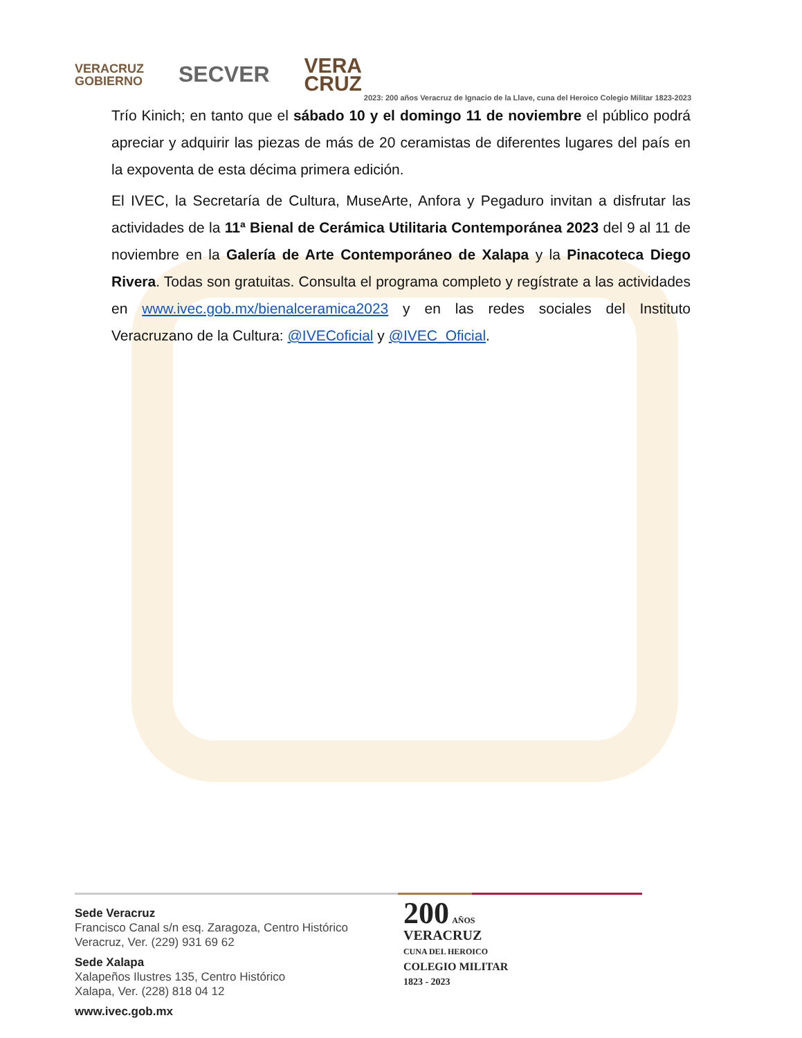VERACRUZ
GOBIERNO
SECVER
VERA
CRUZ
2023: 200 años Veracruz de Ignacio de la Llave, cuna del Heroico Colegio Militar 1823-2023
Trío Kinich; en tanto que el sábado 10 y el domingo 11 de noviembre el público podrá apreciar y adquirir las piezas de más de 20 ceramistas de diferentes lugares del país en la expoventa de esta décima primera edición.
El IVEC, la Secretaría de Cultura, MuseArte, Anfora y Pegaduro invitan a disfrutar las actividades de la 11ª Bienal de Cerámica Utilitaria Contemporánea 2023 del 9 al 11 de noviembre en la Galería de Arte Contemporáneo de Xalapa y la Pinacoteca Diego Rivera. Todas son gratuitas. Consulta el programa completo y regístrate a las actividades en www.ivec.gob.mx/bienalceramica2023 y en las redes sociales del Instituto Veracruzano de la Cultura: @IVECoficial y @IVEC_Oficial.
Sede Veracruz
Francisco Canal s/n esq. Zaragoza, Centro Histórico
Veracruz, Ver. (229) 931 69 62
Sede Xalapa
Xalapeños Ilustres 135, Centro Histórico
Xalapa, Ver. (228) 818 04 12
www.ivec.gob.mx
200 AÑOS
VERACRUZ
CUNA DEL HEROICO
COLEGIO MILITAR
1823 - 2023